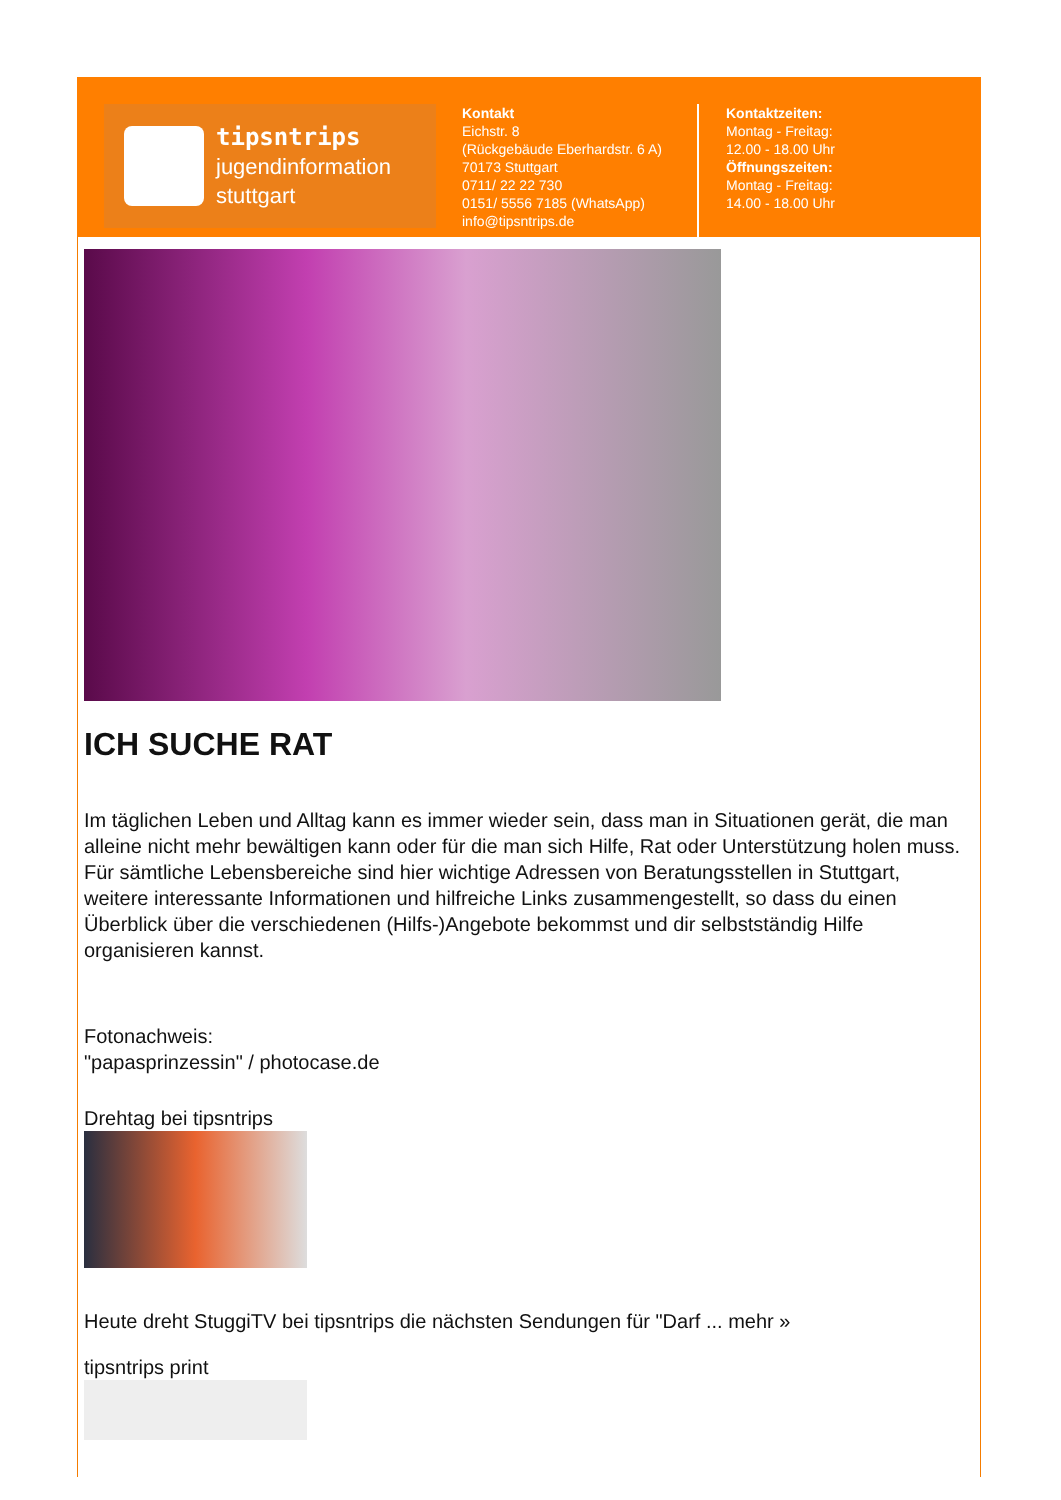tipsntrips
jugendinformation
stuttgart
Kontakt
Eichstr. 8
(Rückgebäude Eberhardstr. 6 A)
70173 Stuttgart
0711/ 22 22 730
0151/ 5556 7185 (WhatsApp)
info@tipsntrips.de
Kontaktzeiten:
Montag - Freitag:
12.00 - 18.00 Uhr
Öffnungszeiten:
Montag - Freitag:
14.00 - 18.00 Uhr
ICH SUCHE RAT
Im täglichen Leben und Alltag kann es immer wieder sein, dass man in Situationen gerät, die man alleine nicht mehr bewältigen kann oder für die man sich Hilfe, Rat oder Unterstützung holen muss. Für sämtliche Lebensbereiche sind hier wichtige Adressen von Beratungsstellen in Stuttgart, weitere interessante Informationen und hilfreiche Links zusammengestellt, so dass du einen Überblick über die verschiedenen (Hilfs-)Angebote bekommst und dir selbstständig Hilfe organisieren kannst.
Fotonachweis:
"papasprinzessin" / photocase.de
Drehtag bei tipsntrips
Heute dreht StuggiTV bei tipsntrips die nächsten Sendungen für "Darf ... mehr »
tipsntrips print